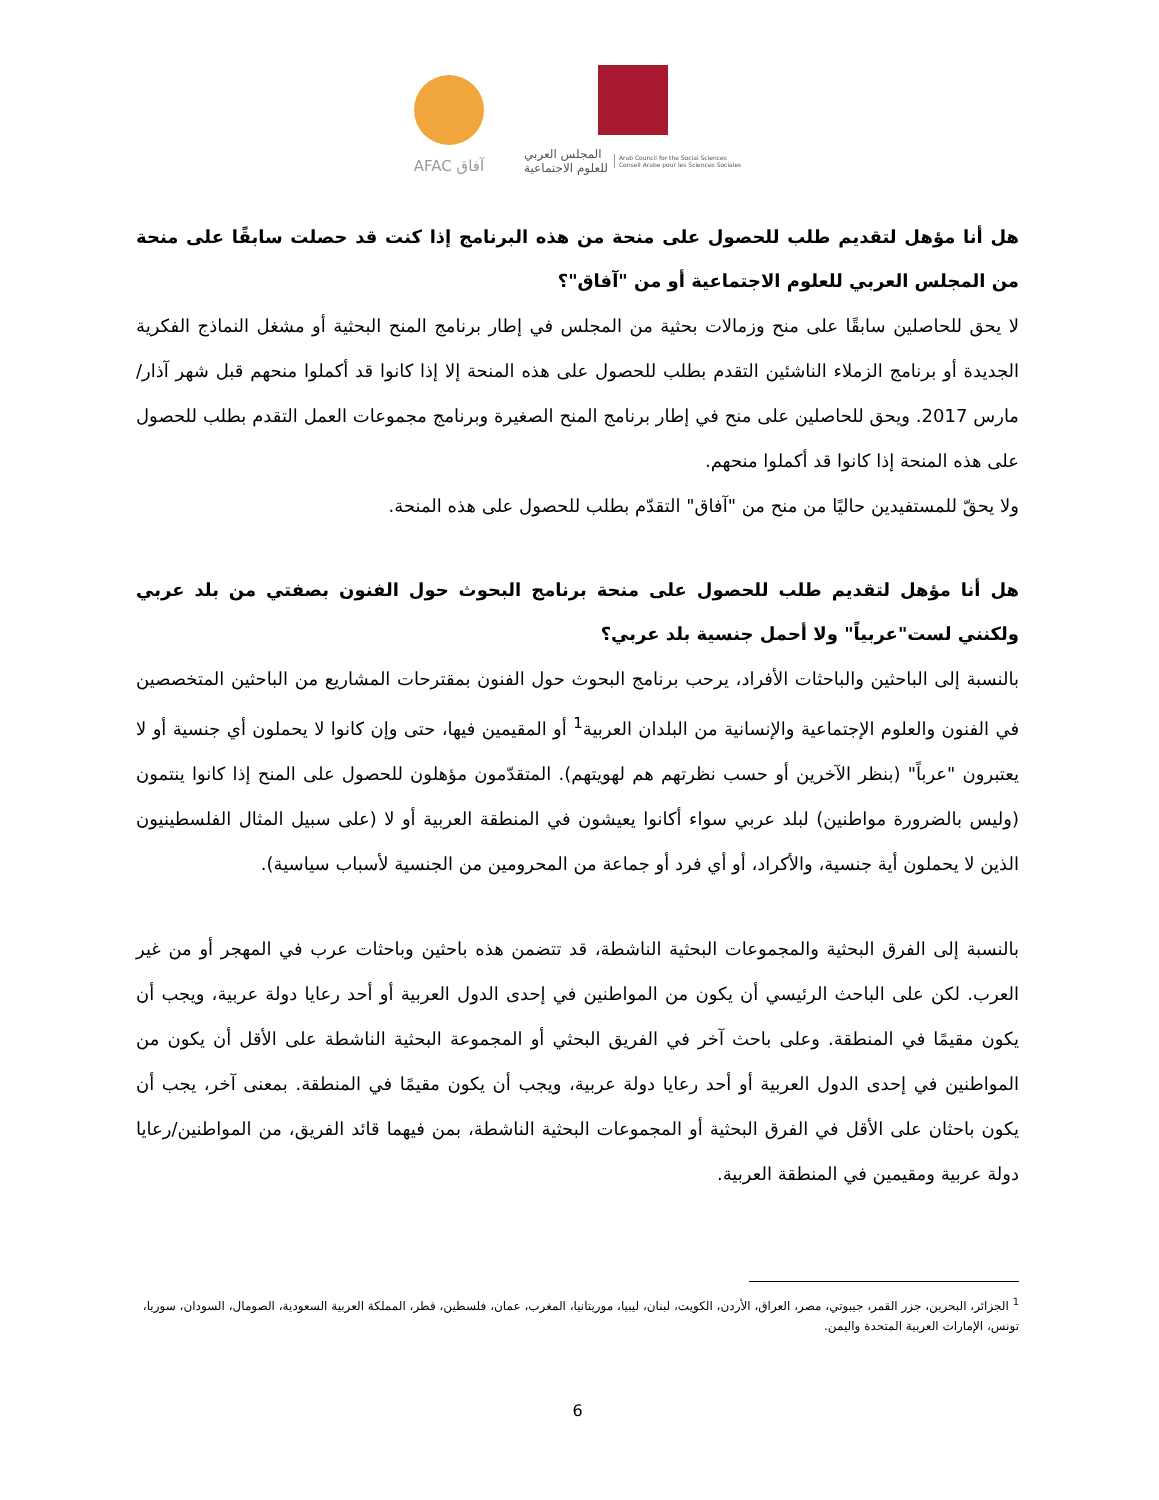AFAC آفاق
المجلس العربي
للعلوم الاجتماعية Arab Council for the Social Sciences
Conseil Arabe pour les Sciences Sociales
هل أنا مؤهل لتقديم طلب للحصول على منحة من هذه البرنامج إذا كنت قد حصلت سابقًا على منحة من المجلس العربي للعلوم الاجتماعية أو من "آفاق"؟
لا يحق للحاصلين سابقًا على منح وزمالات بحثية من المجلس في إطار برنامج المنح البحثية أو مشغل النماذج الفكرية الجديدة أو برنامج الزملاء الناشئين التقدم بطلب للحصول على هذه المنحة إلا إذا كانوا قد أكملوا منحهم قبل شهر آذار/مارس 2017. ويحق للحاصلين على منح في إطار برنامج المنح الصغيرة وبرنامج مجموعات العمل التقدم بطلب للحصول على هذه المنحة إذا كانوا قد أكملوا منحهم.
ولا يحقّ للمستفيدين حاليًا من منح من "آفاق" التقدّم بطلب للحصول على هذه المنحة.
هل أنا مؤهل لتقديم طلب للحصول على منحة برنامج البحوث حول الفنون بصفتي من بلد عربي ولكنني لست"عربياً" ولا أحمل جنسية بلد عربي؟
بالنسبة إلى الباحثين والباحثات الأفراد، يرحب برنامج البحوث حول الفنون بمقترحات المشاريع من الباحثين المتخصصين في الفنون والعلوم الإجتماعية والإنسانية من البلدان العربية<sup>1</sup> أو المقيمين فيها، حتى وإن كانوا لا يحملون أي جنسية أو لا يعتبرون "عرباً" (بنظر الآخرين أو حسب نظرتهم هم لهويتهم). المتقدّمون مؤهلون للحصول على المنح إذا كانوا ينتمون (وليس بالضرورة مواطنين) لبلد عربي سواء أكانوا يعيشون في المنطقة العربية أو لا (على سبيل المثال الفلسطينيون الذين لا يحملون أية جنسية، والأكراد، أو أي فرد أو جماعة من المحرومين من الجنسية لأسباب سياسية).
بالنسبة إلى الفرق البحثية والمجموعات البحثية الناشطة، قد تتضمن هذه باحثين وباحثات عرب في المهجر أو من غير العرب. لكن على الباحث الرئيسي أن يكون من المواطنين في إحدى الدول العربية أو أحد رعايا دولة عربية، ويجب أن يكون مقيمًا في المنطقة. وعلى باحث آخر في الفريق البحثي أو المجموعة البحثية الناشطة على الأقل أن يكون من المواطنين في إحدى الدول العربية أو أحد رعايا دولة عربية، ويجب أن يكون مقيمًا في المنطقة. بمعنى آخر، يجب أن يكون باحثان على الأقل في الفرق البحثية أو المجموعات البحثية الناشطة، بمن فيهما قائد الفريق، من المواطنين/رعايا دولة عربية ومقيمين في المنطقة العربية.
<sup>1</sup> الجزائر، البحرين، جزر القمر، جيبوتي، مصر، العراق، الأردن، الكويت، لبنان، ليبيا، موريتانيا، المغرب، عمان، فلسطين، قطر، المملكة العربية السعودية، الصومال، السودان، سوريا، تونس، الإمارات العربية المتحدة واليمن.
6